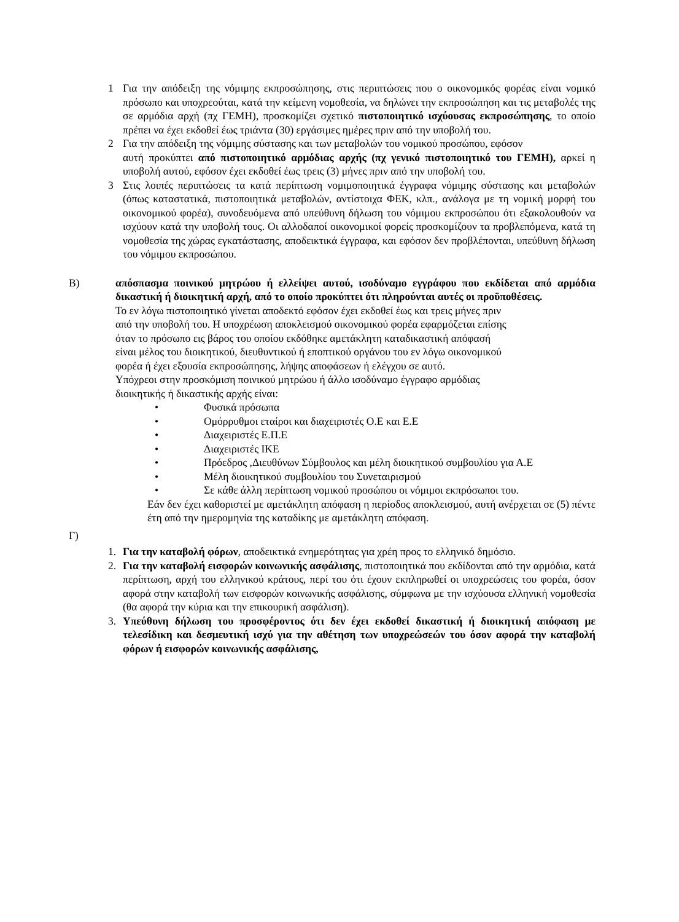1 Για την απόδειξη της νόμιμης εκπροσώπησης, στις περιπτώσεις που ο οικονομικός φορέας είναι νομικό πρόσωπο και υποχρεούται, κατά την κείμενη νομοθεσία, να δηλώνει την εκπροσώπηση και τις μεταβολές της σε αρμόδια αρχή (πχ ΓΕΜΗ), προσκομίζει σχετικό πιστοποιητικό ισχύουσας εκπροσώπησης, το οποίο πρέπει να έχει εκδοθεί έως τριάντα (30) εργάσιμες ημέρες πριν από την υποβολή του.
2 Για την απόδειξη της νόμιμης σύστασης και των μεταβολών του νομικού προσώπου, εφόσον
αυτή προκύπτει από πιστοποιητικό αρμόδιας αρχής (πχ γενικό πιστοποιητικό του ΓΕΜΗ), αρκεί η υποβολή αυτού, εφόσον έχει εκδοθεί έως τρεις (3) μήνες πριν από την υποβολή του.
3 Στις λοιπές περιπτώσεις τα κατά περίπτωση νομιμοποιητικά έγγραφα νόμιμης σύστασης και μεταβολών (όπως καταστατικά, πιστοποιητικά μεταβολών, αντίστοιχα ΦΕΚ, κλπ., ανάλογα με τη νομική μορφή του οικονομικού φορέα), συνοδευόμενα από υπεύθυνη δήλωση του νόμιμου εκπροσώπου ότι εξακολουθούν να ισχύουν κατά την υποβολή τους. Οι αλλοδαποί οικονομικοί φορείς προσκομίζουν τα προβλεπόμενα, κατά τη νομοθεσία της χώρας εγκατάστασης, αποδεικτικά έγγραφα, και εφόσον δεν προβλέπονται, υπεύθυνη δήλωση του νόμιμου εκπροσώπου.
Β) απόσπασμα ποινικού μητρώου ή ελλείψει αυτού, ισοδύναμο εγγράφου που εκδίδεται από αρμόδια δικαστική ή διοικητική αρχή, από το οποίο προκύπτει ότι πληρούνται αυτές οι προϋποθέσεις.
Το εν λόγω πιστοποιητικό γίνεται αποδεκτό εφόσον έχει εκδοθεί έως και τρεις μήνες πριν
από την υποβολή του. Η υποχρέωση αποκλεισμού οικονομικού φορέα εφαρμόζεται επίσης
όταν το πρόσωπο εις βάρος του οποίου εκδόθηκε αμετάκλητη καταδικαστική απόφασή
είναι μέλος του διοικητικού, διευθυντικού ή εποπτικού οργάνου του εν λόγω οικονομικού
φορέα ή έχει εξουσία εκπροσώπησης, λήψης αποφάσεων ή ελέγχου σε αυτό.
Υπόχρεοι στην προσκόμιση ποινικού μητρώου ή άλλο ισοδύναμο έγγραφο αρμόδιας
διοικητικής ή δικαστικής αρχής είναι:
• Φυσικά πρόσωπα
• Ομόρρυθμοι εταίροι και διαχειριστές Ο.Ε και Ε.Ε
• Διαχειριστές Ε.Π.Ε
• Διαχειριστές ΙΚΕ
• Πρόεδρος ,Διευθύνων Σύμβουλος και μέλη διοικητικού συμβουλίου για Α.Ε
• Μέλη διοικητικού συμβουλίου του Συνεταιρισμού
• Σε κάθε άλλη περίπτωση νομικού προσώπου οι νόμιμοι εκπρόσωποι του.
Εάν δεν έχει καθοριστεί με αμετάκλητη απόφαση η περίοδος αποκλεισμού, αυτή ανέρχεται σε (5) πέντε έτη από την ημερομηνία της καταδίκης με αμετάκλητη απόφαση.
Γ)
1. Για την καταβολή φόρων, αποδεικτικά ενημερότητας για χρέη προς το ελληνικό δημόσιο.
2. Για την καταβολή εισφορών κοινωνικής ασφάλισης, πιστοποιητικά που εκδίδονται από την αρμόδια, κατά περίπτωση, αρχή του ελληνικού κράτους, περί του ότι έχουν εκπληρωθεί οι υποχρεώσεις του φορέα, όσον αφορά στην καταβολή των εισφορών κοινωνικής ασφάλισης, σύμφωνα με την ισχύουσα ελληνική νομοθεσία (θα αφορά την κύρια και την επικουρική ασφάλιση).
3. Υπεύθυνη δήλωση του προσφέροντος ότι δεν έχει εκδοθεί δικαστική ή διοικητική απόφαση με τελεσίδικη και δεσμευτική ισχύ για την αθέτηση των υποχρεώσεών του όσον αφορά την καταβολή φόρων ή εισφορών κοινωνικής ασφάλισης,